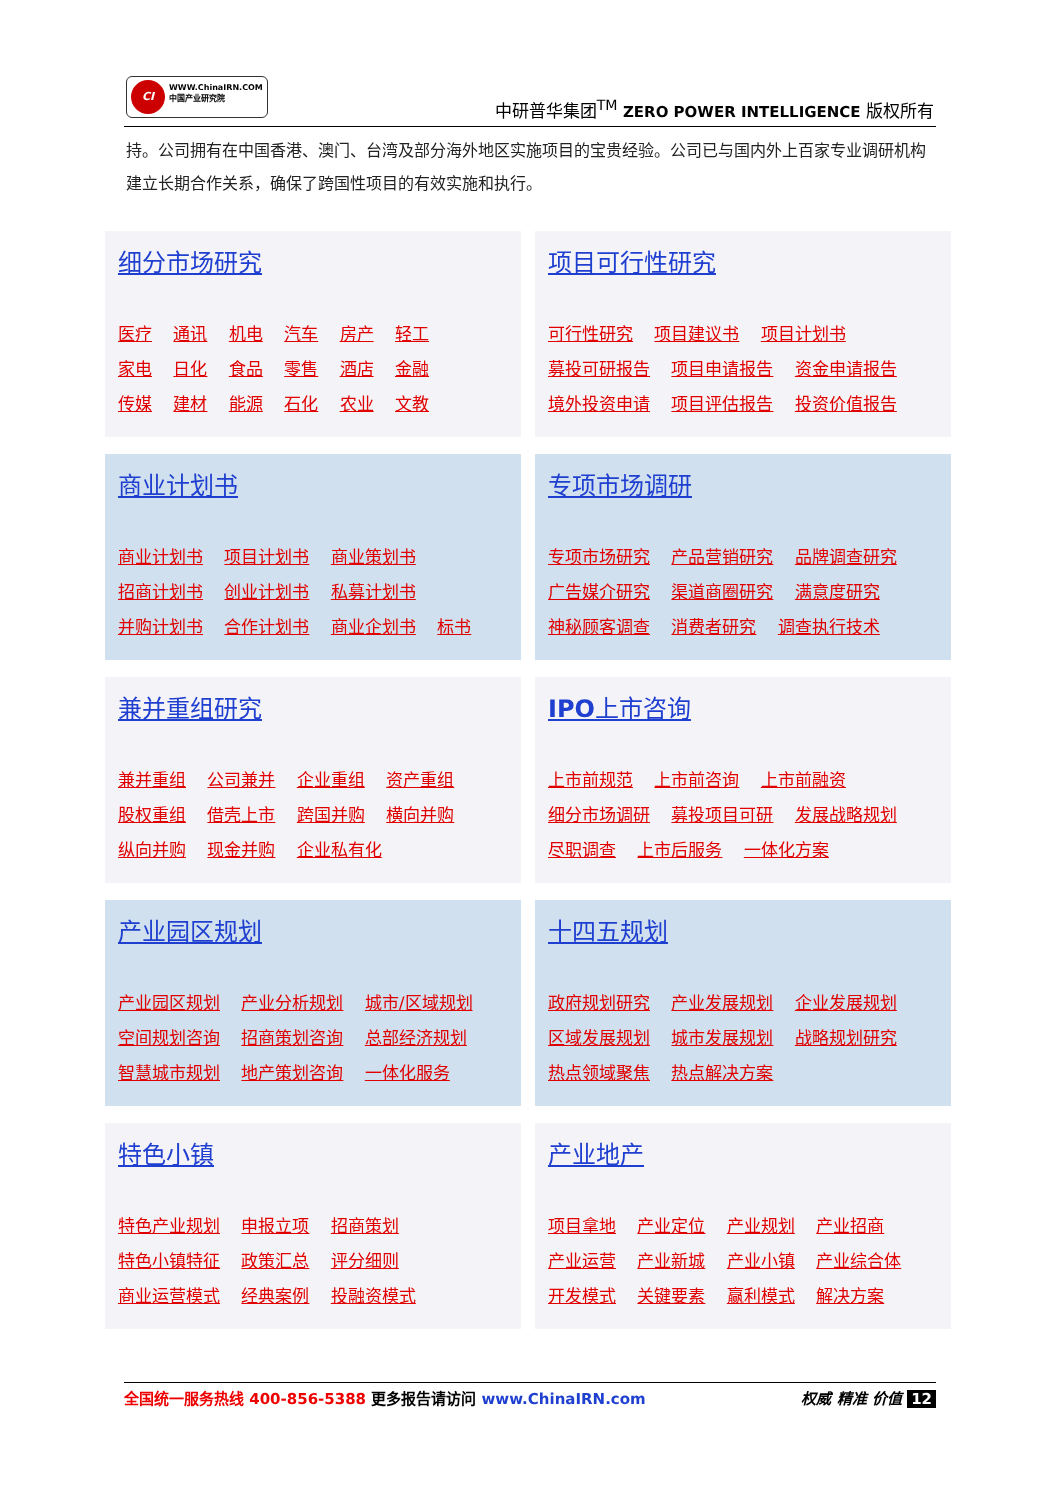CI WWW.ChinaIRN.COM
中国产业研究院
中研普华集团<sup>TM</sup> ZERO POWER INTELLIGENCE 版权所有
持。公司拥有在中国香港、澳门、台湾及部分海外地区实施项目的宝贵经验。公司已与国内外上百家专业调研机构建立长期合作关系，确保了跨国性项目的有效实施和执行。
细分市场研究
医疗 通讯 机电 汽车 房产 轻工
家电 日化 食品 零售 酒店 金融
传媒 建材 能源 石化 农业 文教
项目可行性研究
可行性研究 项目建议书 项目计划书
募投可研报告 项目申请报告 资金申请报告
境外投资申请 项目评估报告 投资价值报告
商业计划书
商业计划书 项目计划书 商业策划书
招商计划书 创业计划书 私募计划书
并购计划书 合作计划书 商业企划书 标书
专项市场调研
专项市场研究 产品营销研究 品牌调查研究
广告媒介研究 渠道商圈研究 满意度研究
神秘顾客调查 消费者研究 调查执行技术
兼并重组研究
兼并重组 公司兼并 企业重组 资产重组
股权重组 借壳上市 跨国并购 横向并购
纵向并购 现金并购 企业私有化
IPO上市咨询
上市前规范 上市前咨询 上市前融资
细分市场调研 募投项目可研 发展战略规划
尽职调查 上市后服务 一体化方案
产业园区规划
产业园区规划 产业分析规划 城市/区域规划
空间规划咨询 招商策划咨询 总部经济规划
智慧城市规划 地产策划咨询 一体化服务
十四五规划
政府规划研究 产业发展规划 企业发展规划
区域发展规划 城市发展规划 战略规划研究
热点领域聚焦 热点解决方案
特色小镇
特色产业规划 申报立项 招商策划
特色小镇特征 政策汇总 评分细则
商业运营模式 经典案例 投融资模式
产业地产
项目拿地 产业定位 产业规划 产业招商
产业运营 产业新城 产业小镇 产业综合体
开发模式 关键要素 赢利模式 解决方案
权威 精准 价值 12 全国统一服务热线 400-856-5388 更多报告请访问 www.ChinaIRN.com